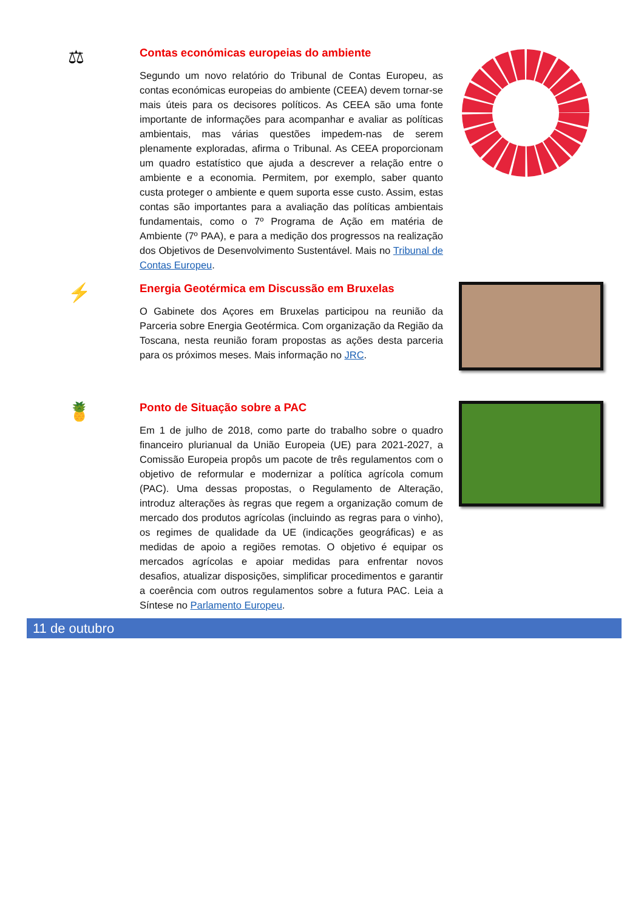⚖
Contas económicas europeias do ambiente
Segundo um novo relatório do Tribunal de Contas Europeu, as contas económicas europeias do ambiente (CEEA) devem tornar-se mais úteis para os decisores políticos. As CEEA são uma fonte importante de informações para acompanhar e avaliar as políticas ambientais, mas várias questões impedem-nas de serem plenamente exploradas, afirma o Tribunal. As CEEA proporcionam um quadro estatístico que ajuda a descrever a relação entre o ambiente e a economia. Permitem, por exemplo, saber quanto custa proteger o ambiente e quem suporta esse custo. Assim, estas contas são importantes para a avaliação das políticas ambientais fundamentais, como o 7º Programa de Ação em matéria de Ambiente (7º PAA), e para a medição dos progressos na realização dos Objetivos de Desenvolvimento Sustentável. Mais no Tribunal de Contas Europeu.
⚡
Energia Geotérmica em Discussão em Bruxelas
O Gabinete dos Açores em Bruxelas participou na reunião da Parceria sobre Energia Geotérmica. Com organização da Região da Toscana, nesta reunião foram propostas as ações desta parceria para os próximos meses. Mais informação no JRC.
🍍
Ponto de Situação sobre a PAC
Em 1 de julho de 2018, como parte do trabalho sobre o quadro financeiro plurianual da União Europeia (UE) para 2021-2027, a Comissão Europeia propôs um pacote de três regulamentos com o objetivo de reformular e modernizar a política agrícola comum (PAC). Uma dessas propostas, o Regulamento de Alteração, introduz alterações às regras que regem a organização comum de mercado dos produtos agrícolas (incluindo as regras para o vinho), os regimes de qualidade da UE (indicações geográficas) e as medidas de apoio a regiões remotas. O objetivo é equipar os mercados agrícolas e apoiar medidas para enfrentar novos desafios, atualizar disposições, simplificar procedimentos e garantir a coerência com outros regulamentos sobre a futura PAC. Leia a Síntese no Parlamento Europeu.
11 de outubro